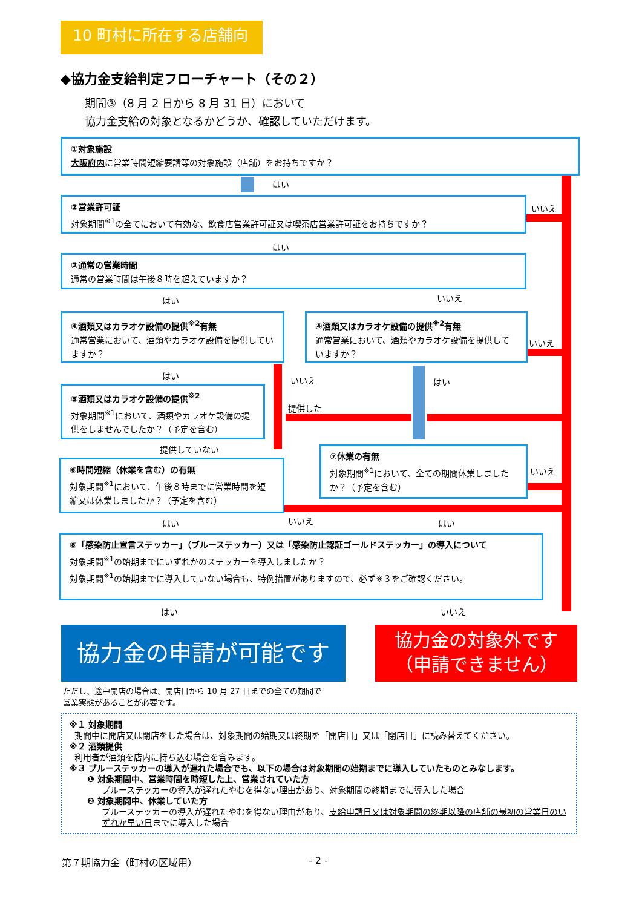10 町村に所在する店舗向け
◆協力金支給判定フローチャート（その２）
期間③（8 月 2 日から 8 月 31 日）において
協力金支給の対象となるかどうか、確認していただけます。
①対象施設
大阪府内に営業時間短縮要請等の対象施設（店舗）をお持ちですか？
はい
②営業許可証
対象期間<sup>※1</sup>の全てにおいて有効な、飲食店営業許可証又は喫茶店営業許可証をお持ちですか？
いいえ
はい
③通常の営業時間
通常の営業時間は午後８時を超えていますか？
はい いいえ
④酒類又はカラオケ設備の提供<sup>※2</sup>有無
通常営業において、酒類やカラオケ設備を提供していますか？
④酒類又はカラオケ設備の提供<sup>※2</sup>有無
通常営業において、酒類やカラオケ設備を提供していますか？
いいえ
はい いいえ はい
提供した
⑤酒類又はカラオケ設備の提供<sup>※2</sup>
対象期間<sup>※1</sup>において、酒類やカラオケ設備の提供をしませんでしたか？（予定を含む）
提供していない
⑥時間短縮（休業を含む）の有無
対象期間<sup>※1</sup>において、午後８時までに営業時間を短縮又は休業しましたか？（予定を含む）
⑦休業の有無
対象期間<sup>※1</sup>において、全ての期間休業しましたか？（予定を含む）
いいえ
はい いいえ はい
⑧「感染防止宣言ステッカー」（ブルーステッカー）又は「感染防止認証ゴールドステッカー」の導入について
対象期間<sup>※1</sup>の始期までにいずれかのステッカーを導入しましたか？
対象期間<sup>※1</sup>の始期までに導入していない場合も、特例措置がありますので、必ず※３をご確認ください。
はい いいえ
協力金の申請が可能です
協力金の対象外です
（申請できません）
ただし、途中開店の場合は、開店日から 10 月 27 日までの全ての期間で
営業実態があることが必要です。
※１ 対象期間
期間中に開店又は閉店をした場合は、対象期間の始期又は終期を「開店日」又は「閉店日」に読み替えてください。
※２ 酒類提供
利用者が酒類を店内に持ち込む場合を含みます。
※３ ブルーステッカーの導入が遅れた場合でも、以下の場合は対象期間の始期までに導入していたものとみなします。
❶ 対象期間中、営業時間を時短した上、営業されていた方
ブルーステッカーの導入が遅れたやむを得ない理由があり、対象期間の終期までに導入した場合
❷ 対象期間中、休業していた方
ブルーステッカーの導入が遅れたやむを得ない理由があり、支給申請日又は対象期間の終期以降の店舗の最初の営業日のいずれか早い日までに導入した場合
第７期協力金（町村の区域用） - 2 -